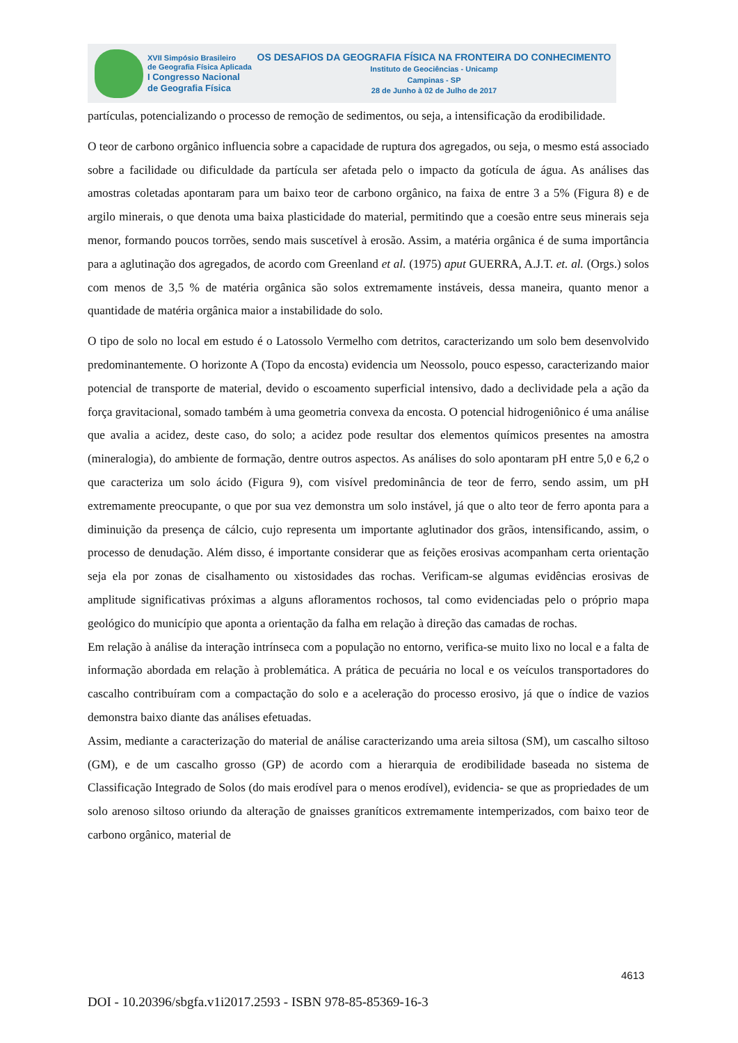XVII Simpósio Brasileiro
de Geografia Física Aplicada
I Congresso Nacional
de Geografia Física
OS DESAFIOS DA GEOGRAFIA FÍSICA NA FRONTEIRA DO CONHECIMENTO
Instituto de Geociências - Unicamp
Campinas - SP
28 de Junho à 02 de Julho de 2017
partículas, potencializando o processo de remoção de sedimentos, ou seja, a intensificação da erodibilidade.
O teor de carbono orgânico influencia sobre a capacidade de ruptura dos agregados, ou seja, o mesmo está associado sobre a facilidade ou dificuldade da partícula ser afetada pelo o impacto da gotícula de água. As análises das amostras coletadas apontaram para um baixo teor de carbono orgânico, na faixa de entre 3 a 5% (Figura 8) e de argilo minerais, o que denota uma baixa plasticidade do material, permitindo que a coesão entre seus minerais seja menor, formando poucos torrões, sendo mais suscetível à erosão. Assim, a matéria orgânica é de suma importância para a aglutinação dos agregados, de acordo com Greenland et al. (1975) aput GUERRA, A.J.T. et. al. (Orgs.) solos com menos de 3,5 % de matéria orgânica são solos extremamente instáveis, dessa maneira, quanto menor a quantidade de matéria orgânica maior a instabilidade do solo.
O tipo de solo no local em estudo é o Latossolo Vermelho com detritos, caracterizando um solo bem desenvolvido predominantemente. O horizonte A (Topo da encosta) evidencia um Neossolo, pouco espesso, caracterizando maior potencial de transporte de material, devido o escoamento superficial intensivo, dado a declividade pela a ação da força gravitacional, somado também à uma geometria convexa da encosta. O potencial hidrogeniônico é uma análise que avalia a acidez, deste caso, do solo; a acidez pode resultar dos elementos químicos presentes na amostra (mineralogia), do ambiente de formação, dentre outros aspectos. As análises do solo apontaram pH entre 5,0 e 6,2 o que caracteriza um solo ácido (Figura 9), com visível predominância de teor de ferro, sendo assim, um pH extremamente preocupante, o que por sua vez demonstra um solo instável, já que o alto teor de ferro aponta para a diminuição da presença de cálcio, cujo representa um importante aglutinador dos grãos, intensificando, assim, o processo de denudação. Além disso, é importante considerar que as feições erosivas acompanham certa orientação seja ela por zonas de cisalhamento ou xistosidades das rochas. Verificam-se algumas evidências erosivas de amplitude significativas próximas a alguns afloramentos rochosos, tal como evidenciadas pelo o próprio mapa geológico do município que aponta a orientação da falha em relação à direção das camadas de rochas.
Em relação à análise da interação intrínseca com a população no entorno, verifica-se muito lixo no local e a falta de informação abordada em relação à problemática. A prática de pecuária no local e os veículos transportadores do cascalho contribuíram com a compactação do solo e a aceleração do processo erosivo, já que o índice de vazios demonstra baixo diante das análises efetuadas.
Assim, mediante a caracterização do material de análise caracterizando uma areia siltosa (SM), um cascalho siltoso (GM), e de um cascalho grosso (GP) de acordo com a hierarquia de erodibilidade baseada no sistema de Classificação Integrado de Solos (do mais erodível para o menos erodível), evidencia- se que as propriedades de um solo arenoso siltoso oriundo da alteração de gnaisses graníticos extremamente intemperizados, com baixo teor de carbono orgânico, material de
4613
DOI - 10.20396/sbgfa.v1i2017.2593 - ISBN 978-85-85369-16-3